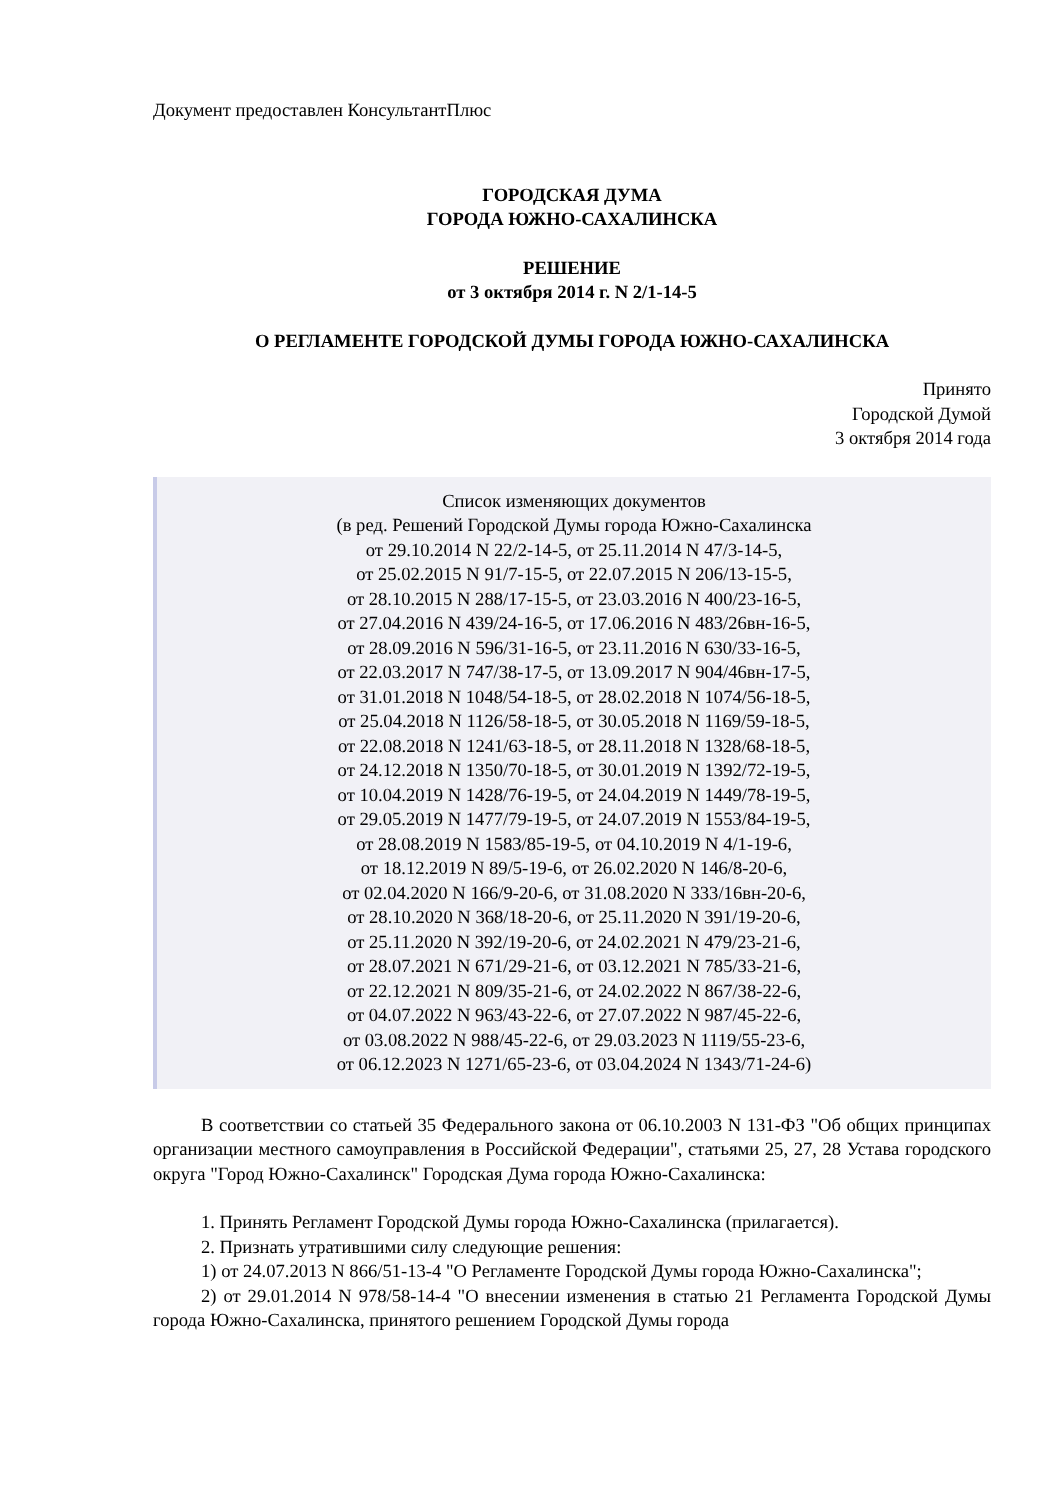Документ предоставлен КонсультантПлюс
ГОРОДСКАЯ ДУМА
ГОРОДА ЮЖНО-САХАЛИНСКА
РЕШЕНИЕ
от 3 октября 2014 г. N 2/1-14-5
О РЕГЛАМЕНТЕ ГОРОДСКОЙ ДУМЫ ГОРОДА ЮЖНО-САХАЛИНСКА
Принято
Городской Думой
3 октября 2014 года
Список изменяющих документов
(в ред. Решений Городской Думы города Южно-Сахалинска
от 29.10.2014 N 22/2-14-5, от 25.11.2014 N 47/3-14-5,
от 25.02.2015 N 91/7-15-5, от 22.07.2015 N 206/13-15-5,
от 28.10.2015 N 288/17-15-5, от 23.03.2016 N 400/23-16-5,
от 27.04.2016 N 439/24-16-5, от 17.06.2016 N 483/26вн-16-5,
от 28.09.2016 N 596/31-16-5, от 23.11.2016 N 630/33-16-5,
от 22.03.2017 N 747/38-17-5, от 13.09.2017 N 904/46вн-17-5,
от 31.01.2018 N 1048/54-18-5, от 28.02.2018 N 1074/56-18-5,
от 25.04.2018 N 1126/58-18-5, от 30.05.2018 N 1169/59-18-5,
от 22.08.2018 N 1241/63-18-5, от 28.11.2018 N 1328/68-18-5,
от 24.12.2018 N 1350/70-18-5, от 30.01.2019 N 1392/72-19-5,
от 10.04.2019 N 1428/76-19-5, от 24.04.2019 N 1449/78-19-5,
от 29.05.2019 N 1477/79-19-5, от 24.07.2019 N 1553/84-19-5,
от 28.08.2019 N 1583/85-19-5, от 04.10.2019 N 4/1-19-6,
от 18.12.2019 N 89/5-19-6, от 26.02.2020 N 146/8-20-6,
от 02.04.2020 N 166/9-20-6, от 31.08.2020 N 333/16вн-20-6,
от 28.10.2020 N 368/18-20-6, от 25.11.2020 N 391/19-20-6,
от 25.11.2020 N 392/19-20-6, от 24.02.2021 N 479/23-21-6,
от 28.07.2021 N 671/29-21-6, от 03.12.2021 N 785/33-21-6,
от 22.12.2021 N 809/35-21-6, от 24.02.2022 N 867/38-22-6,
от 04.07.2022 N 963/43-22-6, от 27.07.2022 N 987/45-22-6,
от 03.08.2022 N 988/45-22-6, от 29.03.2023 N 1119/55-23-6,
от 06.12.2023 N 1271/65-23-6, от 03.04.2024 N 1343/71-24-6)
В соответствии со статьей 35 Федерального закона от 06.10.2003 N 131-ФЗ "Об общих принципах организации местного самоуправления в Российской Федерации", статьями 25, 27, 28 Устава городского округа "Город Южно-Сахалинск" Городская Дума города Южно-Сахалинска:
1. Принять Регламент Городской Думы города Южно-Сахалинска (прилагается).
2. Признать утратившими силу следующие решения:
1) от 24.07.2013 N 866/51-13-4 "О Регламенте Городской Думы города Южно-Сахалинска";
2) от 29.01.2014 N 978/58-14-4 "О внесении изменения в статью 21 Регламента Городской Думы города Южно-Сахалинска, принятого решением Городской Думы города